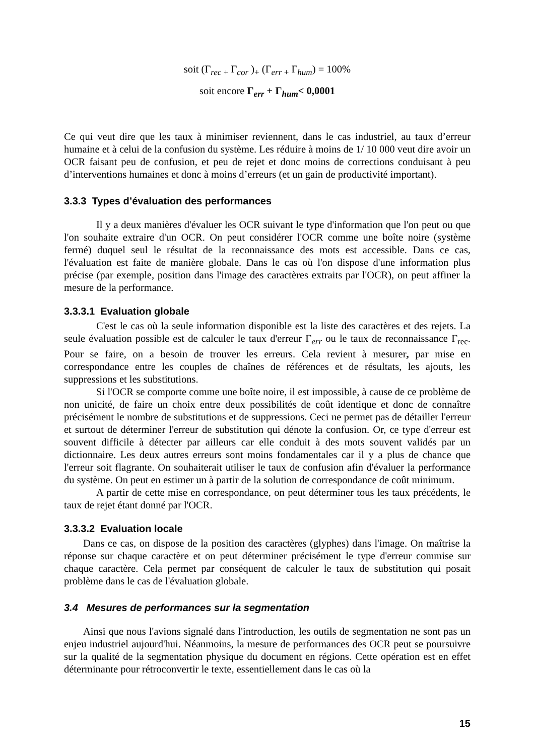soit (Γ<sub>rec +</sub> Γ<sub>cor</sub> )<sub>+</sub> (Γ<sub>err +</sub> Γ<sub>hum</sub>) = 100%
soit encore Γ<sub>err</sub> + Γ<sub>hum</sub>< 0,0001
Ce qui veut dire que les taux à minimiser reviennent, dans le cas industriel, au taux d’erreur humaine et à celui de la confusion du système. Les réduire à moins de 1/ 10 000 veut dire avoir un OCR faisant peu de confusion, et peu de rejet et donc moins de corrections conduisant à peu d’interventions humaines et donc à moins d’erreurs (et un gain de productivité important).
3.3.3 Types d’évaluation des performances
Il y a deux manières d'évaluer les OCR suivant le type d'information que l'on peut ou que l'on souhaite extraire d'un OCR. On peut considérer l'OCR comme une boîte noire (système fermé) duquel seul le résultat de la reconnaissance des mots est accessible. Dans ce cas, l'évaluation est faite de manière globale. Dans le cas où l'on dispose d'une information plus précise (par exemple, position dans l'image des caractères extraits par l'OCR), on peut affiner la mesure de la performance.
3.3.3.1 Evaluation globale
C'est le cas où la seule information disponible est la liste des caractères et des rejets. La seule évaluation possible est de calculer le taux d'erreur Γ<sub>err</sub> ou le taux de reconnaissance Γ<sub>rec</sub>. Pour se faire, on a besoin de trouver les erreurs. Cela revient à mesurer, par mise en correspondance entre les couples de chaînes de références et de résultats, les ajouts, les suppressions et les substitutions.
Si l'OCR se comporte comme une boîte noire, il est impossible, à cause de ce problème de non unicité, de faire un choix entre deux possibilités de coût identique et donc de connaître précisément le nombre de substitutions et de suppressions. Ceci ne permet pas de détailler l'erreur et surtout de déterminer l'erreur de substitution qui dénote la confusion. Or, ce type d'erreur est souvent difficile à détecter par ailleurs car elle conduit à des mots souvent validés par un dictionnaire. Les deux autres erreurs sont moins fondamentales car il y a plus de chance que l'erreur soit flagrante. On souhaiterait utiliser le taux de confusion afin d'évaluer la performance du système. On peut en estimer un à partir de la solution de correspondance de coût minimum.
A partir de cette mise en correspondance, on peut déterminer tous les taux précédents, le taux de rejet étant donné par l'OCR.
3.3.3.2 Evaluation locale
Dans ce cas, on dispose de la position des caractères (glyphes) dans l'image. On maîtrise la réponse sur chaque caractère et on peut déterminer précisément le type d'erreur commise sur chaque caractère. Cela permet par conséquent de calculer le taux de substitution qui posait problème dans le cas de l'évaluation globale.
3.4 Mesures de performances sur la segmentation
Ainsi que nous l'avions signalé dans l'introduction, les outils de segmentation ne sont pas un enjeu industriel aujourd'hui. Néanmoins, la mesure de performances des OCR peut se poursuivre sur la qualité de la segmentation physique du document en régions. Cette opération est en effet déterminante pour rétroconvertir le texte, essentiellement dans le cas où la
15